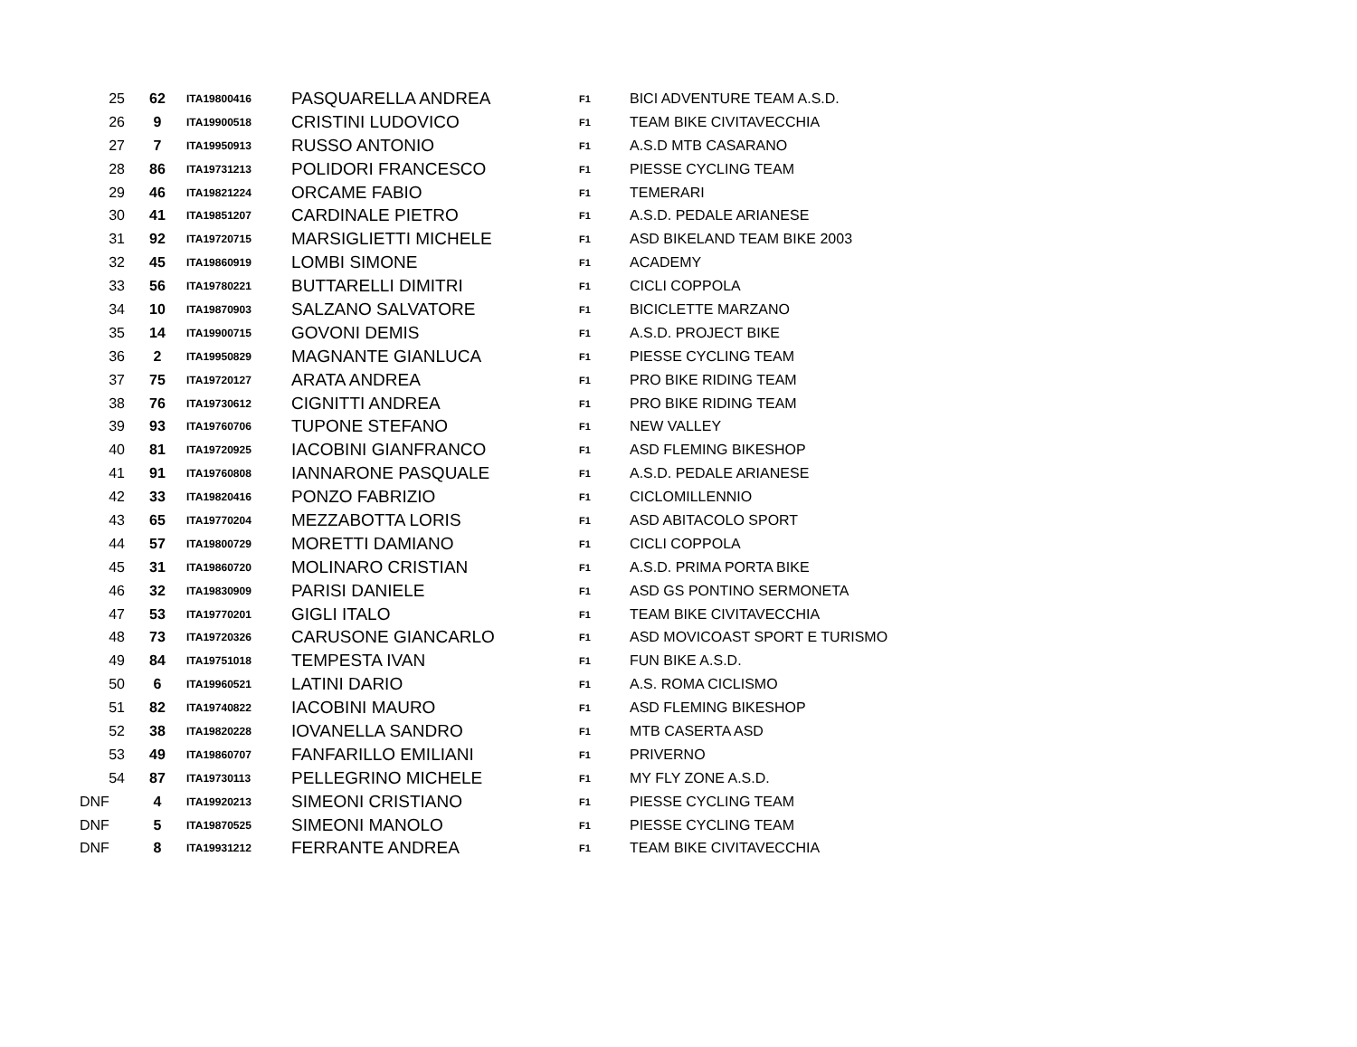| 25 | 62 | ITA19800416 | PASQUARELLA ANDREA | F1 | BICI ADVENTURE TEAM A.S.D. |
| 26 | 9 | ITA19900518 | CRISTINI LUDOVICO | F1 | TEAM BIKE CIVITAVECCHIA |
| 27 | 7 | ITA19950913 | RUSSO ANTONIO | F1 | A.S.D MTB CASARANO |
| 28 | 86 | ITA19731213 | POLIDORI FRANCESCO | F1 | PIESSE CYCLING TEAM |
| 29 | 46 | ITA19821224 | ORCAME FABIO | F1 | TEMERARI |
| 30 | 41 | ITA19851207 | CARDINALE PIETRO | F1 | A.S.D. PEDALE ARIANESE |
| 31 | 92 | ITA19720715 | MARSIGLIETTI MICHELE | F1 | ASD BIKELAND TEAM BIKE 2003 |
| 32 | 45 | ITA19860919 | LOMBI SIMONE | F1 | ACADEMY |
| 33 | 56 | ITA19780221 | BUTTARELLI DIMITRI | F1 | CICLI COPPOLA |
| 34 | 10 | ITA19870903 | SALZANO SALVATORE | F1 | BICICLETTE MARZANO |
| 35 | 14 | ITA19900715 | GOVONI DEMIS | F1 | A.S.D. PROJECT BIKE |
| 36 | 2 | ITA19950829 | MAGNANTE GIANLUCA | F1 | PIESSE CYCLING TEAM |
| 37 | 75 | ITA19720127 | ARATA ANDREA | F1 | PRO BIKE RIDING TEAM |
| 38 | 76 | ITA19730612 | CIGNITTI ANDREA | F1 | PRO BIKE RIDING TEAM |
| 39 | 93 | ITA19760706 | TUPONE STEFANO | F1 | NEW VALLEY |
| 40 | 81 | ITA19720925 | IACOBINI GIANFRANCO | F1 | ASD FLEMING BIKESHOP |
| 41 | 91 | ITA19760808 | IANNARONE PASQUALE | F1 | A.S.D. PEDALE ARIANESE |
| 42 | 33 | ITA19820416 | PONZO FABRIZIO | F1 | CICLOMILLENNIO |
| 43 | 65 | ITA19770204 | MEZZABOTTA LORIS | F1 | ASD ABITACOLO SPORT |
| 44 | 57 | ITA19800729 | MORETTI DAMIANO | F1 | CICLI COPPOLA |
| 45 | 31 | ITA19860720 | MOLINARO CRISTIAN | F1 | A.S.D. PRIMA PORTA BIKE |
| 46 | 32 | ITA19830909 | PARISI DANIELE | F1 | ASD GS PONTINO SERMONETA |
| 47 | 53 | ITA19770201 | GIGLI ITALO | F1 | TEAM BIKE CIVITAVECCHIA |
| 48 | 73 | ITA19720326 | CARUSONE GIANCARLO | F1 | ASD MOVICOAST SPORT E TURISMO |
| 49 | 84 | ITA19751018 | TEMPESTA IVAN | F1 | FUN BIKE A.S.D. |
| 50 | 6 | ITA19960521 | LATINI DARIO | F1 | A.S. ROMA CICLISMO |
| 51 | 82 | ITA19740822 | IACOBINI MAURO | F1 | ASD FLEMING BIKESHOP |
| 52 | 38 | ITA19820228 | IOVANELLA SANDRO | F1 | MTB CASERTA ASD |
| 53 | 49 | ITA19860707 | FANFARILLO EMILIANI | F1 | PRIVERNO |
| 54 | 87 | ITA19730113 | PELLEGRINO MICHELE | F1 | MY FLY ZONE A.S.D. |
| DNF | 4 | ITA19920213 | SIMEONI CRISTIANO | F1 | PIESSE CYCLING TEAM |
| DNF | 5 | ITA19870525 | SIMEONI MANOLO | F1 | PIESSE CYCLING TEAM |
| DNF | 8 | ITA19931212 | FERRANTE ANDREA | F1 | TEAM BIKE CIVITAVECCHIA |